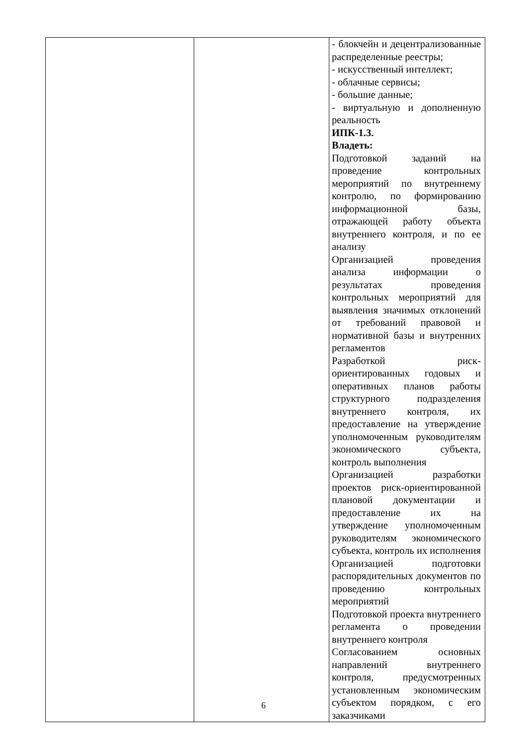| | | - блокчейн и децентрализованные распределенные реестры; - искусственный интеллект; - облачные сервисы; - большие данные; - виртуальную и дополненную реальность ИПК-1.3. Владеть: Подготовкой заданий на проведение контрольных мероприятий по внутреннему контролю, по формированию информационной базы, отражающей работу объекта внутреннего контроля, и по ее анализу Организацией проведения анализа информации о результатах проведения контрольных мероприятий для выявления значимых отклонений от требований правовой и нормативной базы и внутренних регламентов Разработкой риск-ориентированных годовых и оперативных планов работы структурного подразделения внутреннего контроля, их предоставление на утверждение уполномоченным руководителям экономического субъекта, контроль выполнения Организацией разработки проектов риск-ориентированной плановой документации и предоставление их на утверждение уполномоченным руководителям экономического субъекта, контроль их исполнения Организацией подготовки распорядительных документов по проведению контрольных мероприятий Подготовкой проекта внутреннего регламента о проведении внутреннего контроля Согласованием основных направлений внутреннего контроля, предусмотренных установленным экономическим субъектом порядком, с его заказчиками |
6